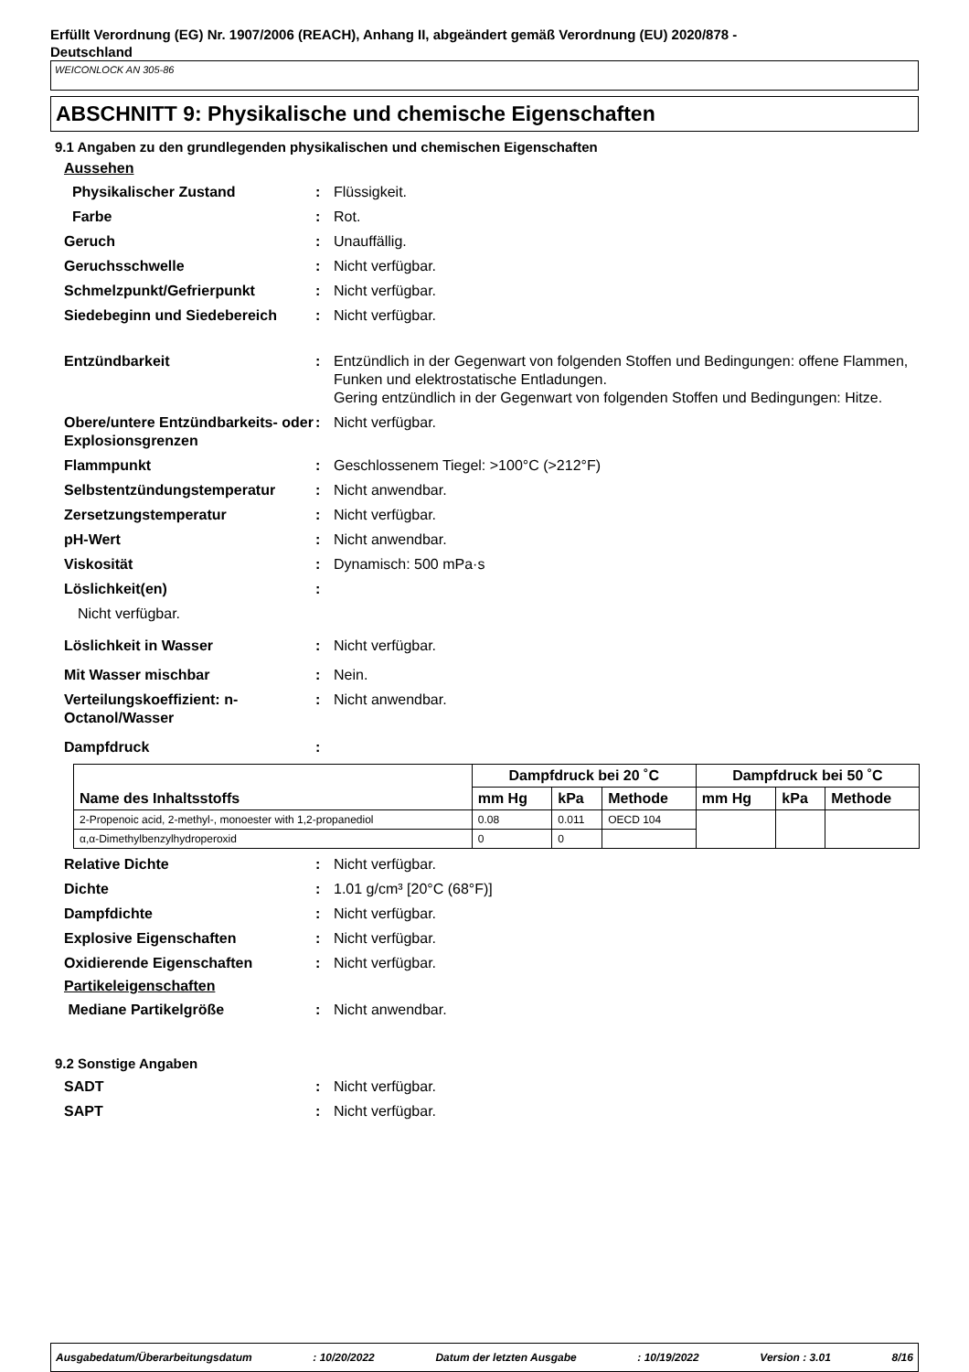Erfüllt Verordnung (EG) Nr. 1907/2006 (REACH), Anhang II, abgeändert gemäß Verordnung (EU) 2020/878 -
Deutschland
WEICONLOCK AN 305-86
ABSCHNITT 9: Physikalische und chemische Eigenschaften
9.1 Angaben zu den grundlegenden physikalischen und chemischen Eigenschaften
Aussehen
Physikalischer Zustand : Flüssigkeit.
Farbe : Rot.
Geruch : Unauffällig.
Geruchsschwelle : Nicht verfügbar.
Schmelzpunkt/Gefrierpunkt : Nicht verfügbar.
Siedebeginn und Siedebereich : Nicht verfügbar.
Entzündbarkeit : Entzündlich in der Gegenwart von folgenden Stoffen und Bedingungen: offene Flammen, Funken und elektrostatische Entladungen.
Gering entzündlich in der Gegenwart von folgenden Stoffen und Bedingungen: Hitze.
Obere/untere Entzündbarkeits- oder Explosionsgrenzen
: Nicht verfügbar.
Flammpunkt : Geschlossenem Tiegel: >100°C (>212°F)
Selbstentzündungstemperatur : Nicht anwendbar.
Zersetzungstemperatur : Nicht verfügbar.
pH-Wert : Nicht anwendbar.
Viskosität : Dynamisch: 500 mPa·s
Löslichkeit(en) :
Nicht verfügbar.
Löslichkeit in Wasser : Nicht verfügbar.
Mit Wasser mischbar : Nein.
Verteilungskoeffizient: n-Octanol/Wasser
: Nicht anwendbar.
Dampfdruck :
| Name des Inhaltsstoffs | Dampfdruck bei 20 ˚C | | | Dampfdruck bei 50 ˚C | | |
| --- | --- | --- | --- | --- | --- | --- |
| | mm Hg | kPa | Methode | mm Hg | kPa | Methode |
| 2-Propenoic acid, 2-methyl-, monoester with 1,2-propanediol | 0.08 | 0.011 | OECD 104 | | | |
| α,α-Dimethylbenzylhydroperoxid | 0 | 0 | | | | |
Relative Dichte : Nicht verfügbar.
Dichte : 1.01 g/cm³ [20°C (68°F)]
Dampfdichte : Nicht verfügbar.
Explosive Eigenschaften : Nicht verfügbar.
Oxidierende Eigenschaften : Nicht verfügbar.
Partikeleigenschaften
Mediane Partikelgröße : Nicht anwendbar.
9.2 Sonstige Angaben
SADT : Nicht verfügbar.
SAPT : Nicht verfügbar.
Ausgabedatum/Überarbeitungsdatum: 10/20/2022 Datum der letzten Ausgabe: 10/19/2022 Version : 3.01 8/16